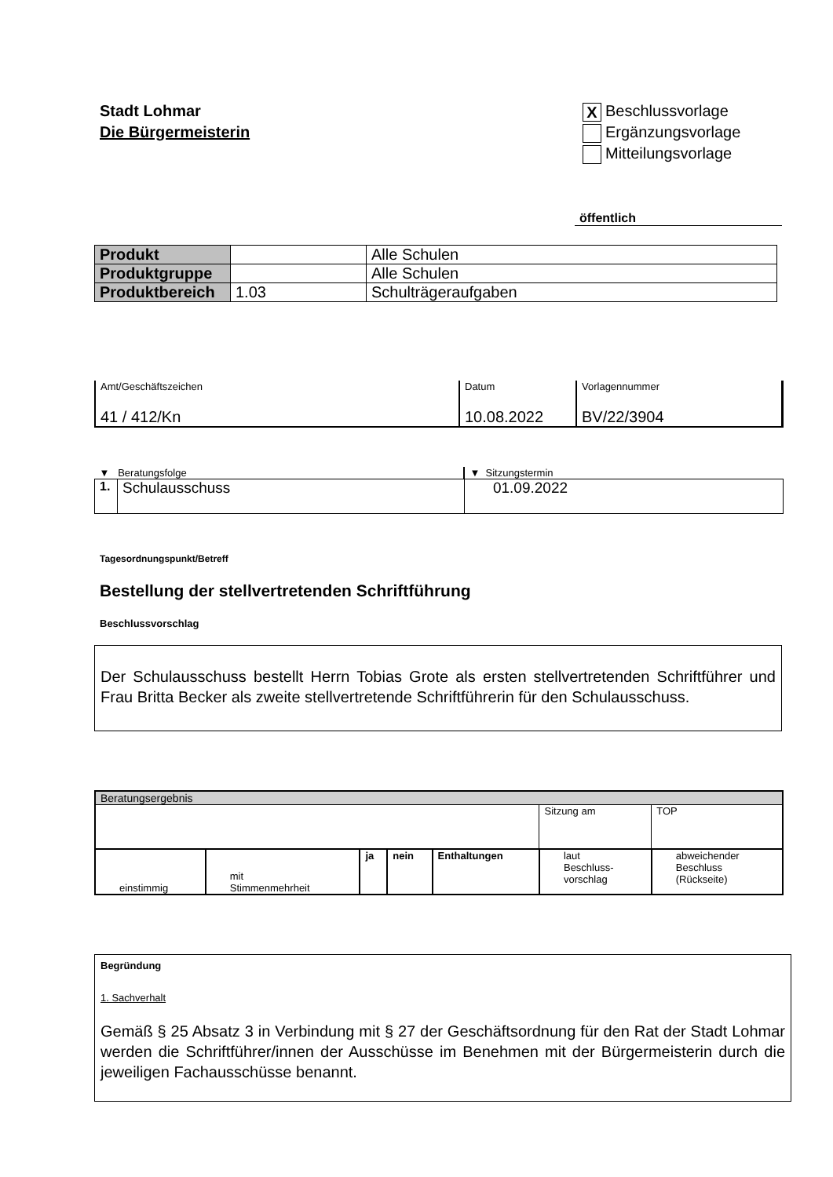Stadt Lohmar
Die Bürgermeisterin
X Beschlussvorlage
Ergänzungsvorlage
Mitteilungsvorlage
öffentlich
| Produkt | | Alle Schulen |
| Produktgruppe | | Alle Schulen |
| Produktbereich | 1.03 | Schulträgeraufgaben |
| Amt/Geschäftszeichen 41 / 412/Kn | Datum 10.08.2022 | Vorlagennummer BV/22/3904 |
| ▼ Beratungsfolge | | ▼ Sitzungstermin |
| 1. | Schulausschuss | 01.09.2022 |
Tagesordnungspunkt/Betreff
Bestellung der stellvertretenden Schriftführung
Beschlussvorschlag
Der Schulausschuss bestellt Herrn Tobias Grote als ersten stellvertretenden Schriftführer und Frau Britta Becker als zweite stellvertretende Schriftführerin für den Schulausschuss.
| Beratungsergebnis | | | | | | |
| | | | | | Sitzung am | TOP |
| einstimmig | mit Stimmenmehrheit | ja | nein | Enthaltungen | laut Beschluss- vorschlag | abweichender Beschluss (Rückseite) |
Begründung
1. Sachverhalt
Gemäß § 25 Absatz 3 in Verbindung mit § 27 der Geschäftsordnung für den Rat der Stadt Lohmar werden die Schriftführer/innen der Ausschüsse im Benehmen mit der Bürgermeisterin durch die jeweiligen Fachausschüsse benannt.